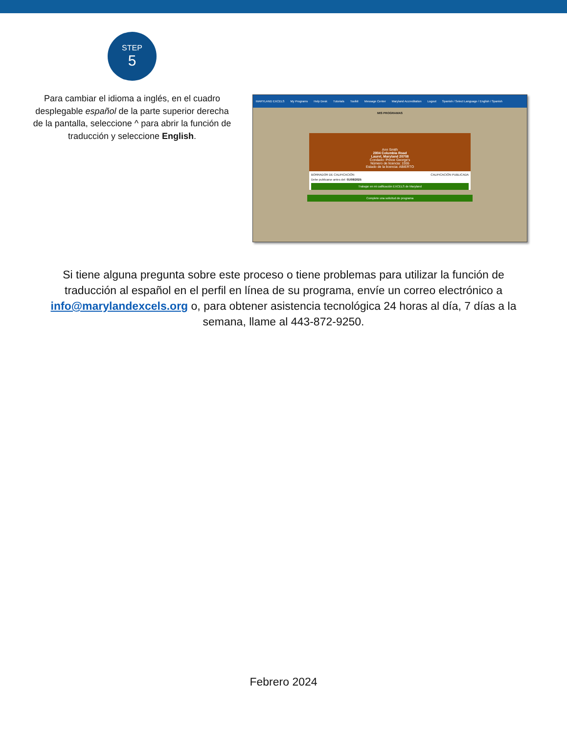STEP
5
Para cambiar el idioma a inglés, en el cuadro desplegable español de la parte superior derecha de la pantalla, seleccione ^ para abrir la función de traducción y seleccione English.
MARYLAND EXCELS My Programs Help Desk Tutorials Toolkit Message Center Maryland Accreditation Logout Spanish / Select Language / English / Spanish
MIS PROGRAMAS
Ann Smith
2804 Columbia Road
Laurel, Maryland 20708
Condado: Prince George's
Número de licencia: 1555
Estado de la licencia: ABIERTO
BORRADOR DE CALIFICACIÓN CALIFICACIÓN PUBLICADA
Debe publicarse antes del: 01/08/2025
Trabajar en mi calificación EXCELS de Maryland
Complete una solicitud de programa
Si tiene alguna pregunta sobre este proceso o tiene problemas para utilizar la función de traducción al español en el perfil en línea de su programa, envíe un correo electrónico a info@marylandexcels.org o, para obtener asistencia tecnológica 24 horas al día, 7 días a la semana, llame al 443-872-9250.
Febrero 2024